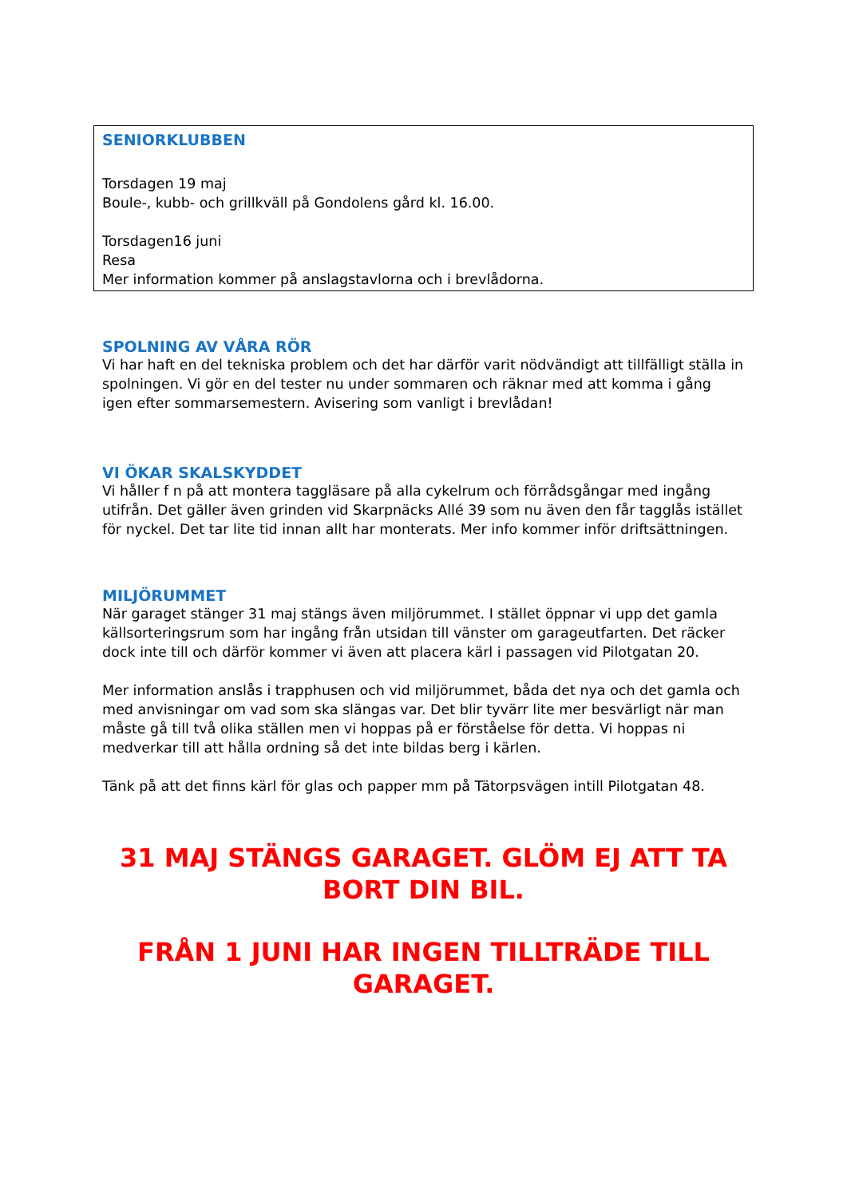SENIORKLUBBEN
Torsdagen 19 maj
Boule-, kubb- och grillkväll på Gondolens gård kl. 16.00.
Torsdagen16 juni
Resa
Mer information kommer på anslagstavlorna och i brevlådorna.
SPOLNING AV VÅRA RÖR
Vi har haft en del tekniska problem och det har därför varit nödvändigt att tillfälligt ställa in spolningen. Vi gör en del tester nu under sommaren och räknar med att komma i gång igen efter sommarsemestern. Avisering som vanligt i brevlådan!
VI ÖKAR SKALSKYDDET
Vi håller f n på att montera taggläsare på alla cykelrum och förrådsgångar med ingång utifrån. Det gäller även grinden vid Skarpnäcks Allé 39 som nu även den får tagglås istället för nyckel. Det tar lite tid innan allt har monterats. Mer info kommer inför driftsättningen.
MILJÖRUMMET
När garaget stänger 31 maj stängs även miljörummet. I stället öppnar vi upp det gamla källsorteringsrum som har ingång från utsidan till vänster om garageutfarten. Det räcker dock inte till och därför kommer vi även att placera kärl i passagen vid Pilotgatan 20.
Mer information anslås i trapphusen och vid miljörummet, båda det nya och det gamla och med anvisningar om vad som ska slängas var. Det blir tyvärr lite mer besvärligt när man måste gå till två olika ställen men vi hoppas på er förståelse för detta. Vi hoppas ni medverkar till att hålla ordning så det inte bildas berg i kärlen.
Tänk på att det finns kärl för glas och papper mm på Tätorpsvägen intill Pilotgatan 48.
31 MAJ STÄNGS GARAGET. GLÖM EJ ATT TA BORT DIN BIL.
FRÅN 1 JUNI HAR INGEN TILLTRÄDE TILL GARAGET.